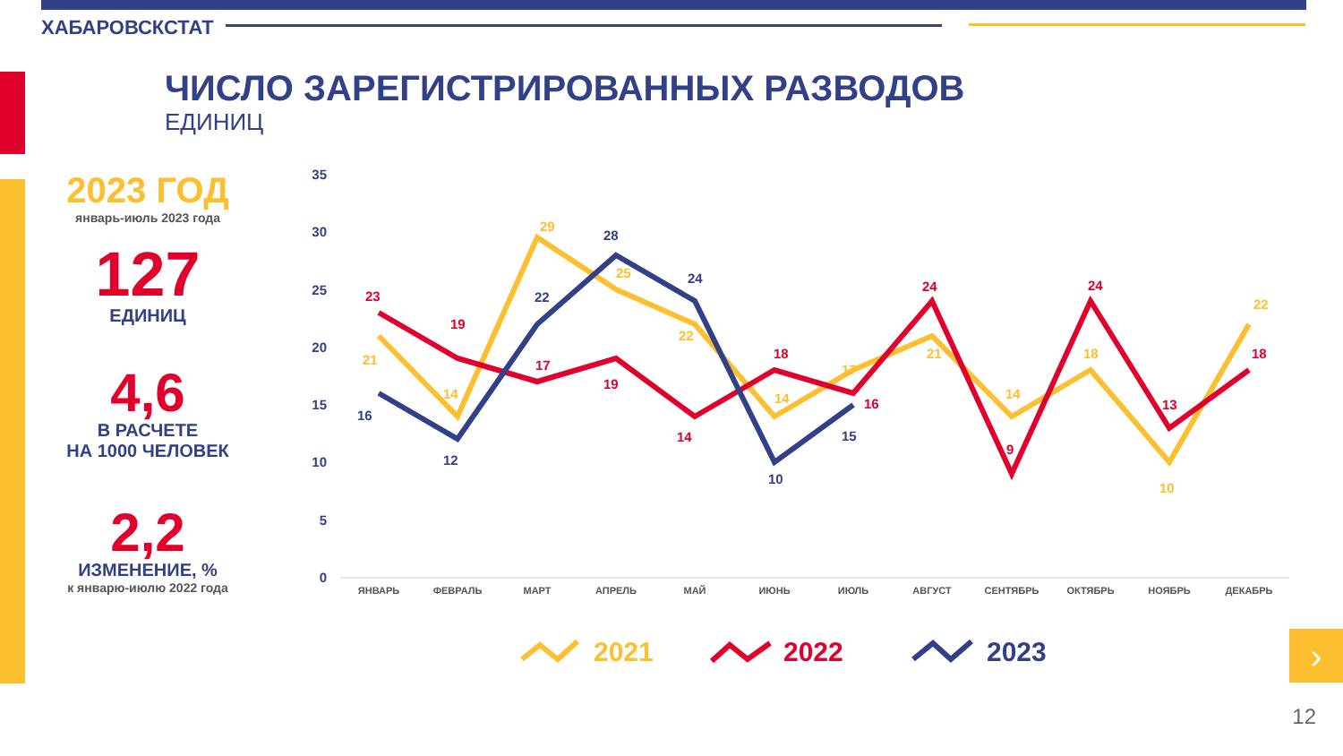ХАБАРОВСКСТАТ
ЧИСЛО ЗАРЕГИСТРИРОВАННЫХ РАЗВОДОВ
ЕДИНИЦ
2023 ГОД
январь-июль 2023 года
127
ЕДИНИЦ
4,6
В РАСЧЕТЕ
НА 1000 ЧЕЛОВЕК
2,2
ИЗМЕНЕНИЕ, %
к январю-июлю 2022 года
35
30
25
20
15
10
5
0
ЯНВАРЬ
ФЕВРАЛЬ
МАРТ
АПРЕЛЬ
МАЙ
ИЮНЬ
ИЮЛЬ
АВГУСТ
СЕНТЯБРЬ
ОКТЯБРЬ
НОЯБРЬ
ДЕКАБРЬ
21
14
29
25
22
14
17
21
14
18
10
22
23
19
17
19
14
18
16
24
9
24
13
18
16
12
22
28
24
10
15
2021
2022
2023
›
12